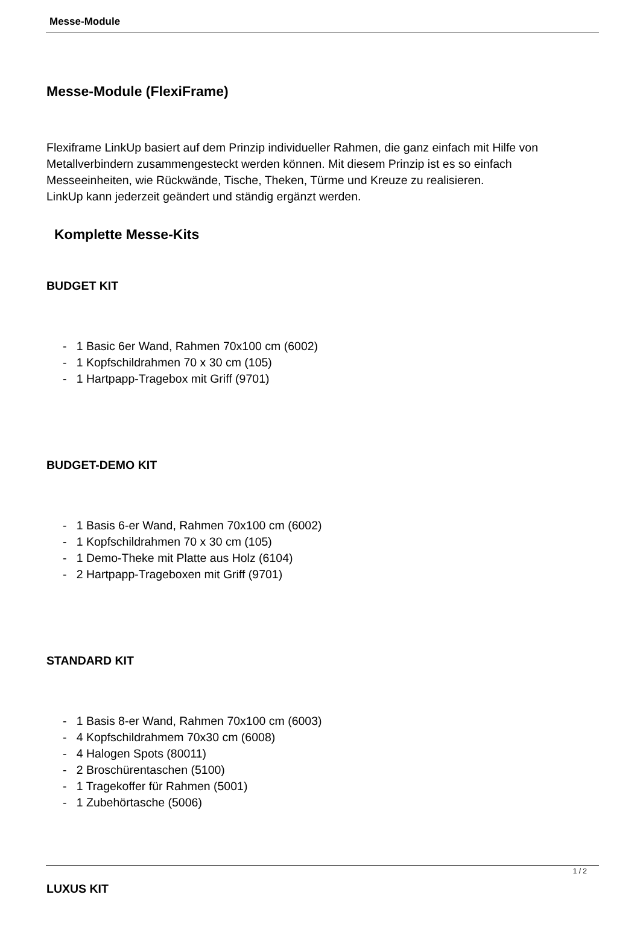Messe-Module
Messe-Module (FlexiFrame)
Flexiframe LinkUp basiert auf dem Prinzip individueller Rahmen, die ganz einfach mit Hilfe von Metallverbindern zusammengesteckt werden können. Mit diesem Prinzip ist es so einfach Messeeinheiten, wie Rückwände, Tische, Theken, Türme und Kreuze zu realisieren.
LinkUp kann jederzeit geändert und ständig ergänzt werden.
Komplette Messe-Kits
BUDGET KIT
- 1 Basic 6er Wand, Rahmen 70x100 cm (6002)
- 1 Kopfschildrahmen 70 x 30 cm (105)
- 1 Hartpapp-Tragebox mit Griff (9701)
BUDGET-DEMO KIT
- 1 Basis 6-er Wand, Rahmen 70x100 cm (6002)
- 1 Kopfschildrahmen 70 x 30 cm (105)
- 1 Demo-Theke mit Platte aus Holz (6104)
- 2 Hartpapp-Trageboxen mit Griff (9701)
STANDARD KIT
- 1 Basis 8-er Wand, Rahmen 70x100 cm (6003)
- 4 Kopfschildrahmem 70x30 cm (6008)
- 4 Halogen Spots (80011)
- 2 Broschürentaschen (5100)
- 1 Tragekoffer für Rahmen (5001)
- 1 Zubehörtasche (5006)
LUXUS KIT
1 / 2